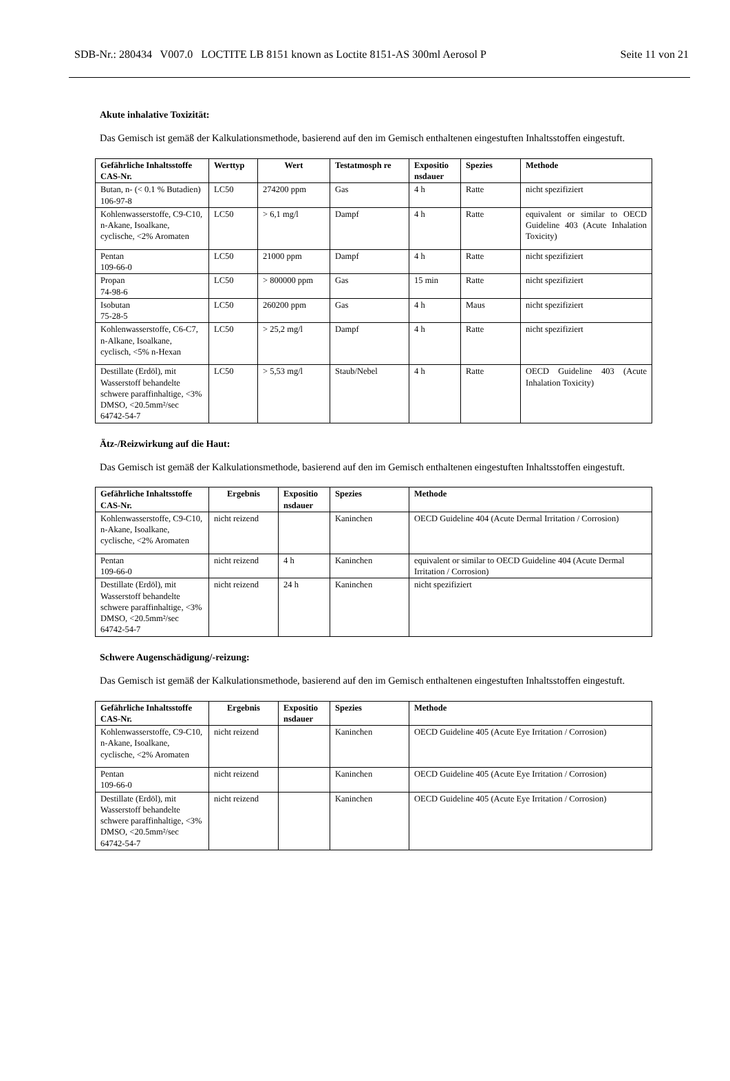SDB-Nr.: 280434 V007.0 LOCTITE LB 8151 known as Loctite 8151-AS 300ml Aerosol P Seite 11 von 21
Akute inhalative Toxizität:
Das Gemisch ist gemäß der Kalkulationsmethode, basierend auf den im Gemisch enthaltenen eingestuften Inhaltsstoffen eingestuft.
| Gefährliche Inhaltsstoffe CAS-Nr. | Werttyp | Wert | Testatmosph re | Expositio nsdauer | Spezies | Methode |
| --- | --- | --- | --- | --- | --- | --- |
| Butan, n- (< 0.1 % Butadien) 106-97-8 | LC50 | 274200 ppm | Gas | 4 h | Ratte | nicht spezifiziert |
| Kohlenwasserstoffe, C9-C10, n-Akane, Isoalkane, cyclische, <2% Aromaten | LC50 | > 6,1 mg/l | Dampf | 4 h | Ratte | equivalent or similar to OECD Guideline 403 (Acute Inhalation Toxicity) |
| Pentan 109-66-0 | LC50 | 21000 ppm | Dampf | 4 h | Ratte | nicht spezifiziert |
| Propan 74-98-6 | LC50 | > 800000 ppm | Gas | 15 min | Ratte | nicht spezifiziert |
| Isobutan 75-28-5 | LC50 | 260200 ppm | Gas | 4 h | Maus | nicht spezifiziert |
| Kohlenwasserstoffe, C6-C7, n-Alkane, Isoalkane, cyclisch, <5% n-Hexan | LC50 | > 25,2 mg/l | Dampf | 4 h | Ratte | nicht spezifiziert |
| Destillate (Erdöl), mit Wasserstoff behandelte schwere paraffinhaltige, <3% DMSO, <20.5mm²/sec 64742-54-7 | LC50 | > 5,53 mg/l | Staub/Nebel | 4 h | Ratte | OECD Guideline 403 (Acute Inhalation Toxicity) |
Ätz-/Reizwirkung auf die Haut:
Das Gemisch ist gemäß der Kalkulationsmethode, basierend auf den im Gemisch enthaltenen eingestuften Inhaltsstoffen eingestuft.
| Gefährliche Inhaltsstoffe CAS-Nr. | Ergebnis | Expositio nsdauer | Spezies | Methode |
| --- | --- | --- | --- | --- |
| Kohlenwasserstoffe, C9-C10, n-Akane, Isoalkane, cyclische, <2% Aromaten | nicht reizend | | Kaninchen | OECD Guideline 404 (Acute Dermal Irritation / Corrosion) |
| Pentan 109-66-0 | nicht reizend | 4 h | Kaninchen | equivalent or similar to OECD Guideline 404 (Acute Dermal Irritation / Corrosion) |
| Destillate (Erdöl), mit Wasserstoff behandelte schwere paraffinhaltige, <3% DMSO, <20.5mm²/sec 64742-54-7 | nicht reizend | 24 h | Kaninchen | nicht spezifiziert |
Schwere Augenschädigung/-reizung:
Das Gemisch ist gemäß der Kalkulationsmethode, basierend auf den im Gemisch enthaltenen eingestuften Inhaltsstoffen eingestuft.
| Gefährliche Inhaltsstoffe CAS-Nr. | Ergebnis | Expositio nsdauer | Spezies | Methode |
| --- | --- | --- | --- | --- |
| Kohlenwasserstoffe, C9-C10, n-Akane, Isoalkane, cyclische, <2% Aromaten | nicht reizend | | Kaninchen | OECD Guideline 405 (Acute Eye Irritation / Corrosion) |
| Pentan 109-66-0 | nicht reizend | | Kaninchen | OECD Guideline 405 (Acute Eye Irritation / Corrosion) |
| Destillate (Erdöl), mit Wasserstoff behandelte schwere paraffinhaltige, <3% DMSO, <20.5mm²/sec 64742-54-7 | nicht reizend | | Kaninchen | OECD Guideline 405 (Acute Eye Irritation / Corrosion) |